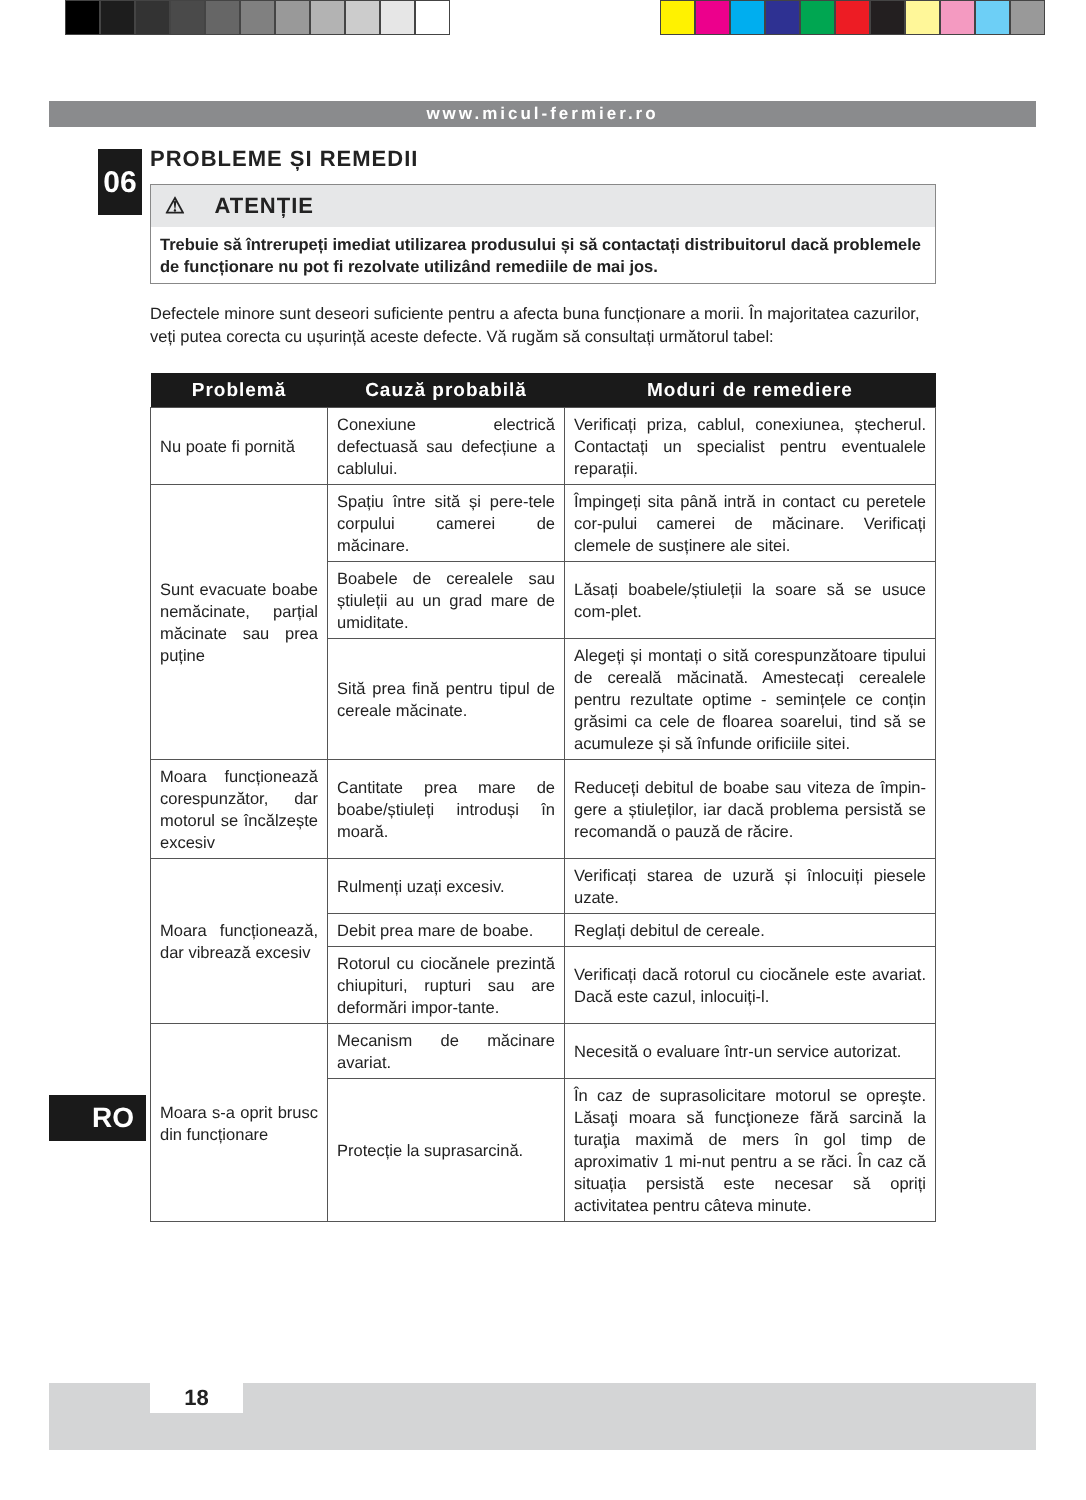www.micul-fermier.ro
06
PROBLEME ȘI REMEDII
⚠ ATENȚIE
Trebuie să întrerupeți imediat utilizarea produsului și să contactați distribuitorul dacă problemele de funcționare nu pot fi rezolvate utilizând remediile de mai jos.
Defectele minore sunt deseori suficiente pentru a afecta buna funcționare a morii. În majoritatea cazurilor, veți putea corecta cu ușurință aceste defecte. Vă rugăm să consultați următorul tabel:
| Problemă | Cauză probabilă | Moduri de remediere |
| --- | --- | --- |
| Nu poate fi pornită | Conexiune electrică defectuasă sau defecțiune a cablului. | Verificați priza, cablul, conexiunea, ștecherul. Contactați un specialist pentru eventualele reparații. |
| Sunt evacuate boabe nemăcinate, parțial măcinate sau prea puține | Spațiu între sită și pere-tele corpului camerei de măcinare. | Împingeți sita până intră in contact cu peretele cor-pului camerei de măcinare. Verificați clemele de susținere ale sitei. |
| | Boabele de cerealele sau știuleții au un grad mare de umiditate. | Lăsați boabele/știuleții la soare să se usuce com-plet. |
| | Sită prea fină pentru tipul de cereale măcinate. | Alegeți și montați o sită corespunzătoare tipului de cereală măcinată. Amestecați cerealele pentru rezultate optime - semințele ce conțin grăsimi ca cele de floarea soarelui, tind să se acumuleze și să înfunde orificiile sitei. |
| Moara funcționează corespunzător, dar motorul se încălzește excesiv | Cantitate prea mare de boabe/știuleți introduși în moară. | Reduceți debitul de boabe sau viteza de împin-gere a știuleților, iar dacă problema persistă se recomandă o pauză de răcire. |
| Moara funcționează, dar vibrează excesiv | Rulmenți uzați excesiv. | Verificați starea de uzură și înlocuiți piesele uzate. |
| | Debit prea mare de boabe. | Reglați debitul de cereale. |
| | Rotorul cu ciocănele prezintă chiupituri, rupturi sau are deformări impor-tante. | Verificați dacă rotorul cu ciocănele este avariat. Dacă este cazul, inlocuiți-l. |
| Moara s-a oprit brusc din funcționare | Mecanism de măcinare avariat. | Necesită o evaluare într-un service autorizat. |
| | Protecție la suprasarcină. | În caz de suprasolicitare motorul se opreşte. Lăsaţi moara să funcţioneze fără sarcină la turaţia maximă de mers în gol timp de aproximativ 1 mi-nut pentru a se răci. În caz că situația persistă este necesar să opriți activitatea pentru câteva minute. |
RO
18